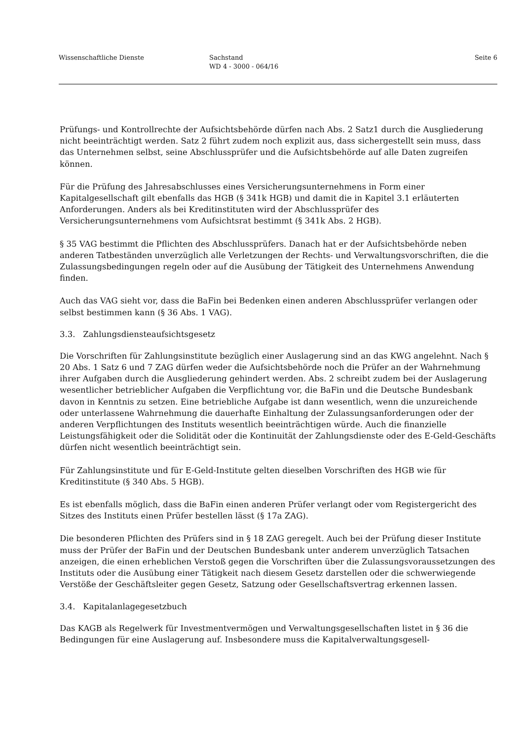Wissenschaftliche Dienste Sachstand
WD 4 - 3000 - 064/16
Seite 6
Prüfungs- und Kontrollrechte der Aufsichtsbehörde dürfen nach Abs. 2 Satz1 durch die Ausgliederung nicht beeinträchtigt werden. Satz 2 führt zudem noch explizit aus, dass sichergestellt sein muss, dass das Unternehmen selbst, seine Abschlussprüfer und die Aufsichtsbehörde auf alle Daten zugreifen können.
Für die Prüfung des Jahresabschlusses eines Versicherungsunternehmens in Form einer Kapitalgesellschaft gilt ebenfalls das HGB (§ 341k HGB) und damit die in Kapitel 3.1 erläuterten Anforderungen. Anders als bei Kreditinstituten wird der Abschlussprüfer des Versicherungsunternehmens vom Aufsichtsrat bestimmt (§ 341k Abs. 2 HGB).
§ 35 VAG bestimmt die Pflichten des Abschlussprüfers. Danach hat er der Aufsichtsbehörde neben anderen Tatbeständen unverzüglich alle Verletzungen der Rechts- und Verwaltungsvorschriften, die die Zulassungsbedingungen regeln oder auf die Ausübung der Tätigkeit des Unternehmens Anwendung finden.
Auch das VAG sieht vor, dass die BaFin bei Bedenken einen anderen Abschlussprüfer verlangen oder selbst bestimmen kann (§ 36 Abs. 1 VAG).
3.3. Zahlungsdiensteaufsichtsgesetz
Die Vorschriften für Zahlungsinstitute bezüglich einer Auslagerung sind an das KWG angelehnt. Nach § 20 Abs. 1 Satz 6 und 7 ZAG dürfen weder die Aufsichtsbehörde noch die Prüfer an der Wahrnehmung ihrer Aufgaben durch die Ausgliederung gehindert werden. Abs. 2 schreibt zudem bei der Auslagerung wesentlicher betrieblicher Aufgaben die Verpflichtung vor, die BaFin und die Deutsche Bundesbank davon in Kenntnis zu setzen. Eine betriebliche Aufgabe ist dann wesentlich, wenn die unzureichende oder unterlassene Wahrnehmung die dauerhafte Einhaltung der Zulassungsanforderungen oder der anderen Verpflichtungen des Instituts wesentlich beeinträchtigen würde. Auch die finanzielle Leistungsfähigkeit oder die Solidität oder die Kontinuität der Zahlungsdienste oder des E-Geld-Geschäfts dürfen nicht wesentlich beeinträchtigt sein.
Für Zahlungsinstitute und für E-Geld-Institute gelten dieselben Vorschriften des HGB wie für Kreditinstitute (§ 340 Abs. 5 HGB).
Es ist ebenfalls möglich, dass die BaFin einen anderen Prüfer verlangt oder vom Registergericht des Sitzes des Instituts einen Prüfer bestellen lässt (§ 17a ZAG).
Die besonderen Pflichten des Prüfers sind in § 18 ZAG geregelt. Auch bei der Prüfung dieser Institute muss der Prüfer der BaFin und der Deutschen Bundesbank unter anderem unverzüglich Tatsachen anzeigen, die einen erheblichen Verstoß gegen die Vorschriften über die Zulassungsvoraussetzungen des Instituts oder die Ausübung einer Tätigkeit nach diesem Gesetz darstellen oder die schwerwiegende Verstöße der Geschäftsleiter gegen Gesetz, Satzung oder Gesellschaftsvertrag erkennen lassen.
3.4. Kapitalanlagegesetzbuch
Das KAGB als Regelwerk für Investmentvermögen und Verwaltungsgesellschaften listet in § 36 die Bedingungen für eine Auslagerung auf. Insbesondere muss die Kapitalverwaltungsgesell-